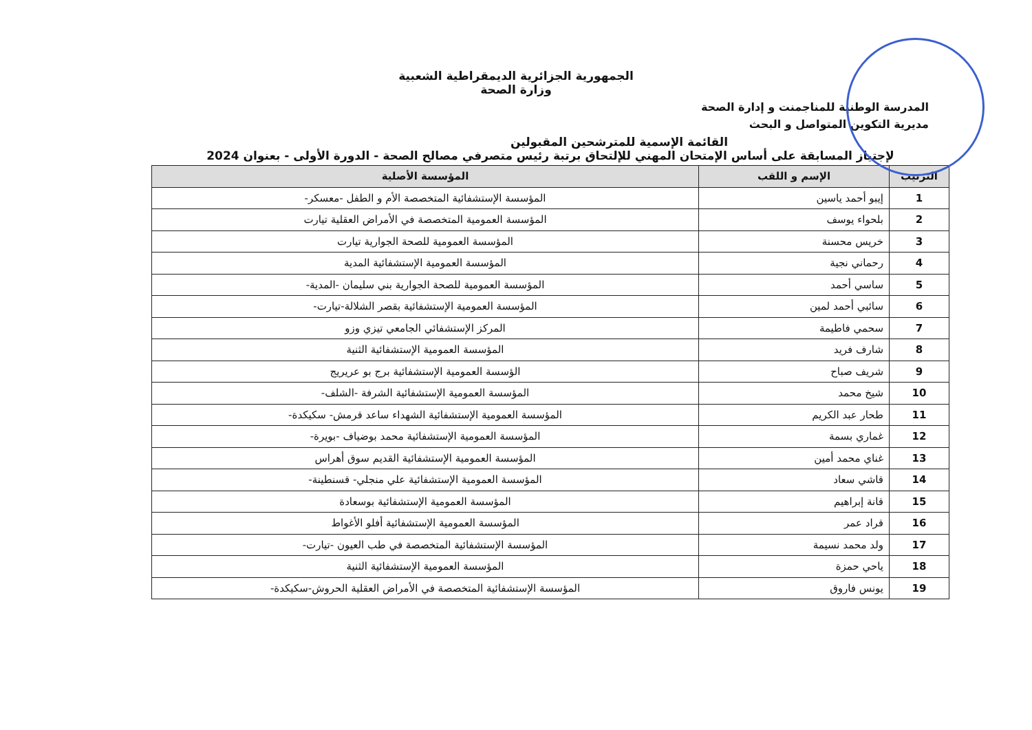الجمهورية الجزائرية الديمقراطية الشعبية
وزارة الصحة
المدرسة الوطنية للمناجمنت و إدارة الصحة
مديرية التكوين المتواصل و البحث
القائمة الإسمية للمترشحين المقبولين
لإجتياز المسابقة على أساس الإمتحان المهني للإلتحاق برتبة رئيس متصرفي مصالح الصحة - الدورة الأولى - بعنوان 2024
| الترتيب | الإسم و اللقب | المؤسسة الأصلية |
| --- | --- | --- |
| 1 | إيبو أحمد ياسين | المؤسسة الإستشفائية المتخصصة الأم و الطفل -معسكر- |
| 2 | بلحواء يوسف | المؤسسة العمومية المتخصصة في الأمراض العقلية تيارت |
| 3 | خريس محسنة | المؤسسة العمومية للصحة الجوارية تيارت |
| 4 | رحماني نجية | المؤسسة العمومية الإستشفائية المدية |
| 5 | ساسي أحمد | المؤسسة العمومية للصحة الجوارية بني سليمان -المدية- |
| 6 | سائبي أحمد لمين | المؤسسة العمومية الإستشفائية بقصر الشلالة-تيارت- |
| 7 | سحمي فاطيمة | المركز الإستشفائي الجامعي تيزي وزو |
| 8 | شارف فريد | المؤسسة العمومية الإستشفائية الثنية |
| 9 | شريف صباح | الؤسسة العمومية الإستشفائية برج بو عريريج |
| 10 | شيخ محمد | المؤسسة العمومية الإستشفائية الشرفة -الشلف- |
| 11 | طحار عبد الكريم | المؤسسة العمومية الإستشفائية الشهداء ساعد قرمش- سكيكدة- |
| 12 | غماري بسمة | المؤسسة العمومية الإستشفائية محمد بوضياف -بويرة- |
| 13 | غناي محمد أمين | المؤسسة العمومية الإستشفائية القديم سوق أهراس |
| 14 | قاشي سعاد | المؤسسة العمومية الإستشفائية علي منجلي- قسنطينة- |
| 15 | قانة إبراهيم | المؤسسة العمومية الإستشفائية بوسعادة |
| 16 | قراد عمر | المؤسسة العمومية الإستشفائية أفلو الأغواط |
| 17 | ولد محمد نسيمة | المؤسسة الإستشفائية المتخصصة في طب العيون -تيارت- |
| 18 | ياحي حمزة | المؤسسة العمومية الإستشفائية الثنية |
| 19 | يونس فاروق | المؤسسة الإستشفائية المتخصصة في الأمراض العقلية الحروش-سكيكدة- |